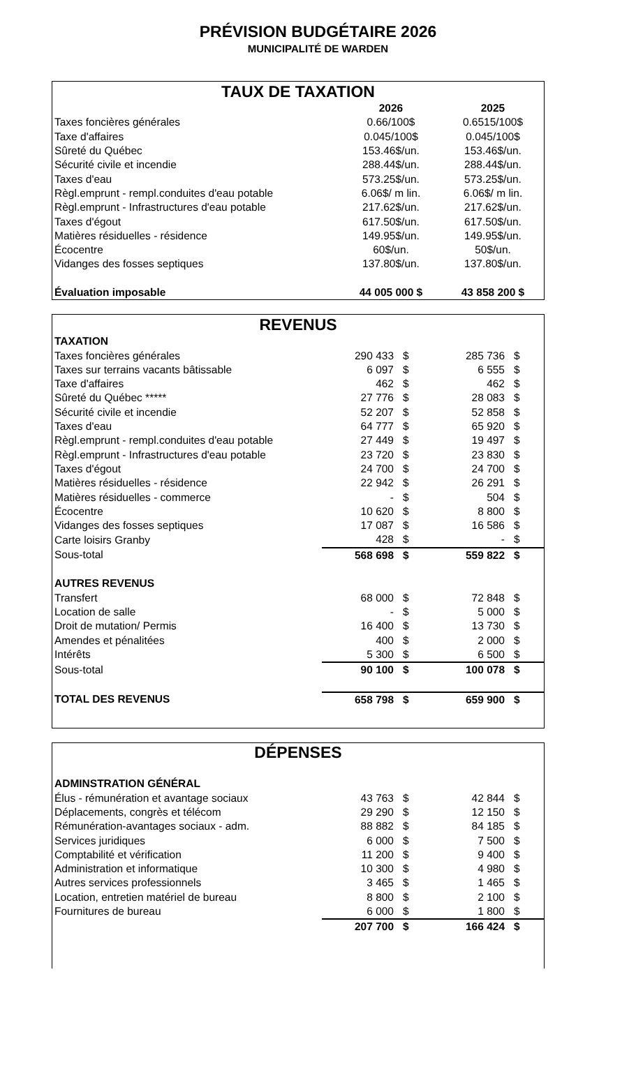PRÉVISION BUDGÉTAIRE 2026
MUNICIPALITÉ DE WARDEN
| TAUX DE TAXATION | | |
| | 2026 | 2025 |
| Taxes foncières générales | 0.66/100$ | 0.6515/100$ |
| Taxe d'affaires | 0.045/100$ | 0.045/100$ |
| Sûreté du Québec | 153.46$/un. | 153.46$/un. |
| Sécurité civile et incendie | 288.44$/un. | 288.44$/un. |
| Taxes d'eau | 573.25$/un. | 573.25$/un. |
| Règl.emprunt - rempl.conduites d'eau potable | 6.06$/ m lin. | 6.06$/ m lin. |
| Règl.emprunt - Infrastructures d'eau potable | 217.62$/un. | 217.62$/un. |
| Taxes d'égout | 617.50$/un. | 617.50$/un. |
| Matières résiduelles - résidence | 149.95$/un. | 149.95$/un. |
| Écocentre | 60$/un. | 50$/un. |
| Vidanges des fosses septiques | 137.80$/un. | 137.80$/un. |
| Évaluation imposable | 44 005 000 $ | 43 858 200 $ |
| REVENUS | | | | |
| TAXATION | | | | |
| Taxes foncières générales | 290 433 | $ | 285 736 | $ |
| Taxes sur terrains vacants bâtissable | 6 097 | $ | 6 555 | $ |
| Taxe d'affaires | 462 | $ | 462 | $ |
| Sûreté du Québec ***** | 27 776 | $ | 28 083 | $ |
| Sécurité civile et incendie | 52 207 | $ | 52 858 | $ |
| Taxes d'eau | 64 777 | $ | 65 920 | $ |
| Règl.emprunt - rempl.conduites d'eau potable | 27 449 | $ | 19 497 | $ |
| Règl.emprunt - Infrastructures d'eau potable | 23 720 | $ | 23 830 | $ |
| Taxes d'égout | 24 700 | $ | 24 700 | $ |
| Matières résiduelles - résidence | 22 942 | $ | 26 291 | $ |
| Matières résiduelles - commerce | - | $ | 504 | $ |
| Écocentre | 10 620 | $ | 8 800 | $ |
| Vidanges des fosses septiques | 17 087 | $ | 16 586 | $ |
| Carte loisirs Granby | 428 | $ | - | $ |
| Sous-total | 568 698 | $ | 559 822 | $ |
| AUTRES REVENUS | | | | |
| Transfert | 68 000 | $ | 72 848 | $ |
| Location de salle | - | $ | 5 000 | $ |
| Droit de mutation/ Permis | 16 400 | $ | 13 730 | $ |
| Amendes et pénalitées | 400 | $ | 2 000 | $ |
| Intérêts | 5 300 | $ | 6 500 | $ |
| Sous-total | 90 100 | $ | 100 078 | $ |
| TOTAL DES REVENUS | 658 798 | $ | 659 900 | $ |
| DÉPENSES | | | | |
| ADMINSTRATION GÉNÉRAL | | | | |
| Élus - rémunération et avantage sociaux | 43 763 | $ | 42 844 | $ |
| Déplacements, congrès et télécom | 29 290 | $ | 12 150 | $ |
| Rémunération-avantages sociaux - adm. | 88 882 | $ | 84 185 | $ |
| Services juridiques | 6 000 | $ | 7 500 | $ |
| Comptabilité et vérification | 11 200 | $ | 9 400 | $ |
| Administration et informatique | 10 300 | $ | 4 980 | $ |
| Autres services professionnels | 3 465 | $ | 1 465 | $ |
| Location, entretien matériel de bureau | 8 800 | $ | 2 100 | $ |
| Fournitures de bureau | 6 000 | $ | 1 800 | $ |
| | 207 700 | $ | 166 424 | $ |